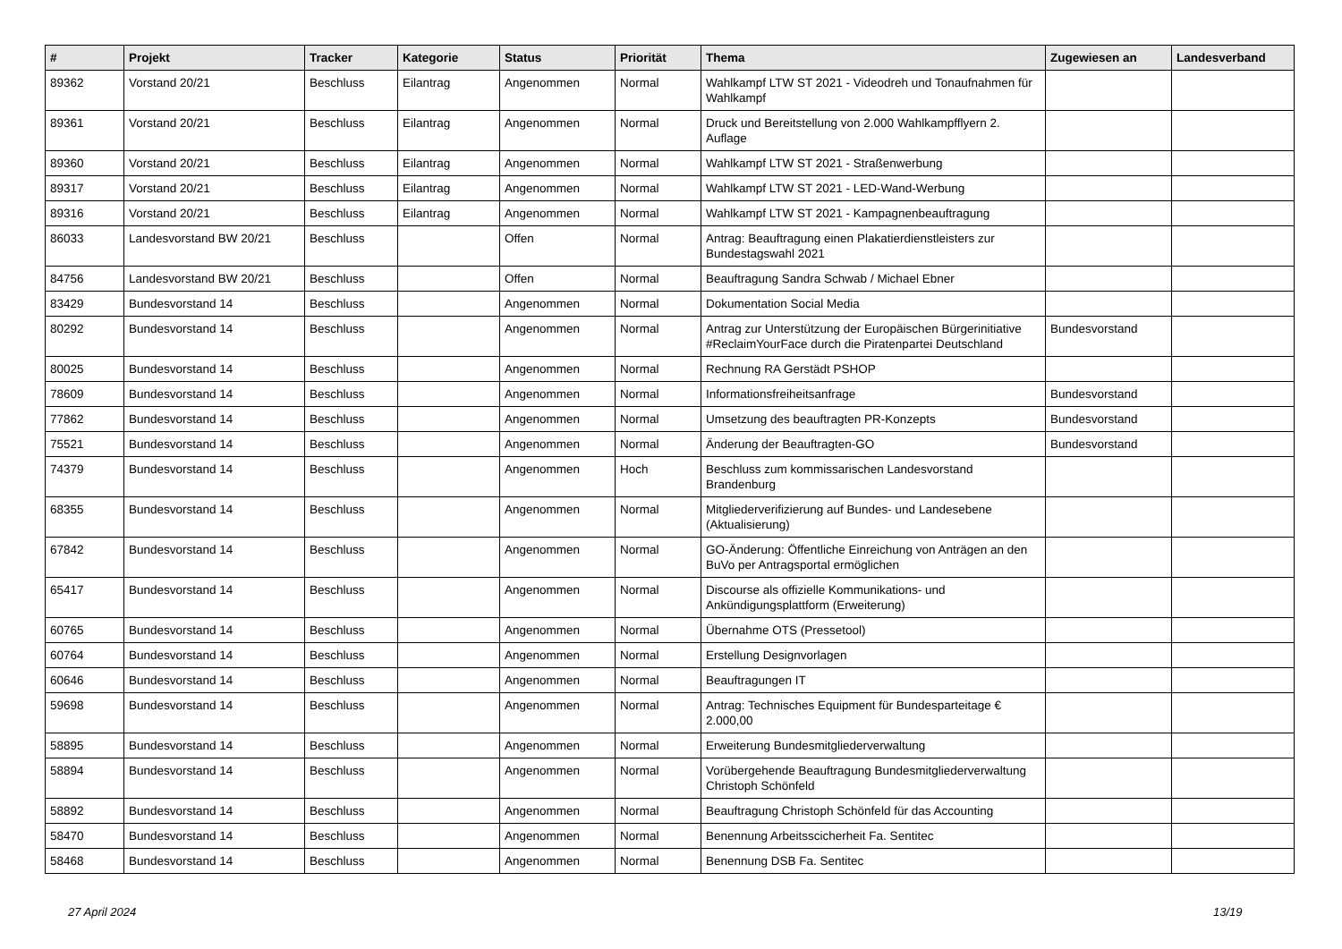| # | Projekt | Tracker | Kategorie | Status | Priorität | Thema | Zugewiesen an | Landesverband |
| --- | --- | --- | --- | --- | --- | --- | --- | --- |
| 89362 | Vorstand 20/21 | Beschluss | Eilantrag | Angenommen | Normal | Wahlkampf LTW ST 2021 - Videodreh und Tonaufnahmen für Wahlkampf | | |
| 89361 | Vorstand 20/21 | Beschluss | Eilantrag | Angenommen | Normal | Druck und Bereitstellung von 2.000 Wahlkampfflyern 2. Auflage | | |
| 89360 | Vorstand 20/21 | Beschluss | Eilantrag | Angenommen | Normal | Wahlkampf LTW ST 2021 - Straßenwerbung | | |
| 89317 | Vorstand 20/21 | Beschluss | Eilantrag | Angenommen | Normal | Wahlkampf LTW ST 2021 - LED-Wand-Werbung | | |
| 89316 | Vorstand 20/21 | Beschluss | Eilantrag | Angenommen | Normal | Wahlkampf LTW ST 2021 - Kampagnenbeauftragung | | |
| 86033 | Landesvorstand BW 20/21 | Beschluss | | Offen | Normal | Antrag: Beauftragung einen Plakatierdienstleisters zur Bundestagswahl 2021 | | |
| 84756 | Landesvorstand BW 20/21 | Beschluss | | Offen | Normal | Beauftragung Sandra Schwab / Michael Ebner | | |
| 83429 | Bundesvorstand 14 | Beschluss | | Angenommen | Normal | Dokumentation Social Media | | |
| 80292 | Bundesvorstand 14 | Beschluss | | Angenommen | Normal | Antrag zur Unterstützung der Europäischen Bürgerinitiative #ReclaimYourFace durch die Piratenpartei Deutschland | Bundesvorstand | |
| 80025 | Bundesvorstand 14 | Beschluss | | Angenommen | Normal | Rechnung RA Gerstädt PSHOP | | |
| 78609 | Bundesvorstand 14 | Beschluss | | Angenommen | Normal | Informationsfreiheitsanfrage | Bundesvorstand | |
| 77862 | Bundesvorstand 14 | Beschluss | | Angenommen | Normal | Umsetzung des beauftragten PR-Konzepts | Bundesvorstand | |
| 75521 | Bundesvorstand 14 | Beschluss | | Angenommen | Normal | Änderung der Beauftragten-GO | Bundesvorstand | |
| 74379 | Bundesvorstand 14 | Beschluss | | Angenommen | Hoch | Beschluss zum kommissarischen Landesvorstand Brandenburg | | |
| 68355 | Bundesvorstand 14 | Beschluss | | Angenommen | Normal | Mitgliederverifizierung auf Bundes- und Landesebene (Aktualisierung) | | |
| 67842 | Bundesvorstand 14 | Beschluss | | Angenommen | Normal | GO-Änderung: Öffentliche Einreichung von Anträgen an den BuVo per Antragsportal ermöglichen | | |
| 65417 | Bundesvorstand 14 | Beschluss | | Angenommen | Normal | Discourse als offizielle Kommunikations- und Ankündigungsplattform (Erweiterung) | | |
| 60765 | Bundesvorstand 14 | Beschluss | | Angenommen | Normal | Übernahme OTS (Pressetool) | | |
| 60764 | Bundesvorstand 14 | Beschluss | | Angenommen | Normal | Erstellung Designvorlagen | | |
| 60646 | Bundesvorstand 14 | Beschluss | | Angenommen | Normal | Beauftragungen IT | | |
| 59698 | Bundesvorstand 14 | Beschluss | | Angenommen | Normal | Antrag: Technisches Equipment für Bundesparteitage € 2.000,00 | | |
| 58895 | Bundesvorstand 14 | Beschluss | | Angenommen | Normal | Erweiterung Bundesmitgliederverwaltung | | |
| 58894 | Bundesvorstand 14 | Beschluss | | Angenommen | Normal | Vorübergehende Beauftragung Bundesmitgliederverwaltung Christoph Schönfeld | | |
| 58892 | Bundesvorstand 14 | Beschluss | | Angenommen | Normal | Beauftragung Christoph Schönfeld für das Accounting | | |
| 58470 | Bundesvorstand 14 | Beschluss | | Angenommen | Normal | Benennung Arbeitsscicherheit Fa. Sentitec | | |
| 58468 | Bundesvorstand 14 | Beschluss | | Angenommen | Normal | Benennung DSB Fa. Sentitec | | |
27 April 2024 13/19